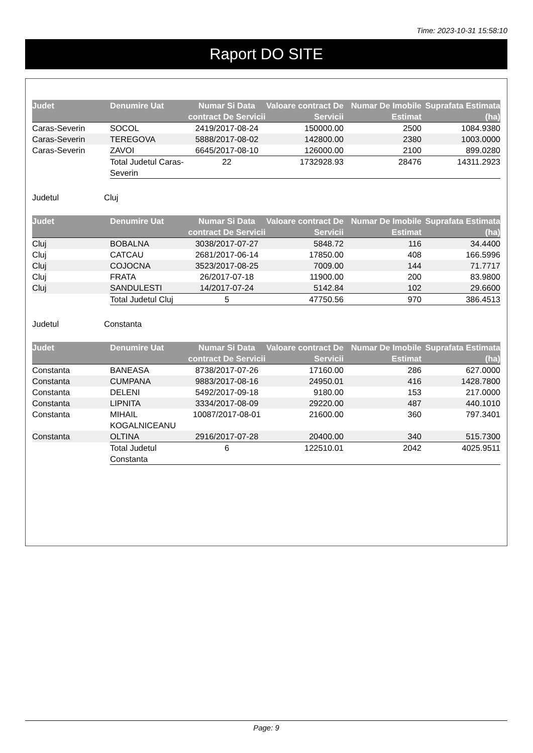Time: 2023-10-31 15:58:10
Raport DO SITE
| Judet | Denumire Uat | Numar Si Data contract De Servicii | Valoare contract De Servicii | Numar De Imobile Estimat | Suprafata Estimata (ha) |
| --- | --- | --- | --- | --- | --- |
| Caras-Severin | SOCOL | 2419/2017-08-24 | 150000.00 | 2500 | 1084.9380 |
| Caras-Severin | TEREGOVA | 5888/2017-08-02 | 142800.00 | 2380 | 1003.0000 |
| Caras-Severin | ZAVOI | 6645/2017-08-10 | 126000.00 | 2100 | 899.0280 |
| | Total Judetul Caras-Severin | 22 | 1732928.93 | 28476 | 14311.2923 |
Judetul Cluj
| Judet | Denumire Uat | Numar Si Data contract De Servicii | Valoare contract De Servicii | Numar De Imobile Estimat | Suprafata Estimata (ha) |
| --- | --- | --- | --- | --- | --- |
| Cluj | BOBALNA | 3038/2017-07-27 | 5848.72 | 116 | 34.4400 |
| Cluj | CATCAU | 2681/2017-06-14 | 17850.00 | 408 | 166.5996 |
| Cluj | COJOCNA | 3523/2017-08-25 | 7009.00 | 144 | 71.7717 |
| Cluj | FRATA | 26/2017-07-18 | 11900.00 | 200 | 83.9800 |
| Cluj | SANDULESTI | 14/2017-07-24 | 5142.84 | 102 | 29.6600 |
| | Total Judetul Cluj | 5 | 47750.56 | 970 | 386.4513 |
Judetul Constanta
| Judet | Denumire Uat | Numar Si Data contract De Servicii | Valoare contract De Servicii | Numar De Imobile Estimat | Suprafata Estimata (ha) |
| --- | --- | --- | --- | --- | --- |
| Constanta | BANEASA | 8738/2017-07-26 | 17160.00 | 286 | 627.0000 |
| Constanta | CUMPANA | 9883/2017-08-16 | 24950.01 | 416 | 1428.7800 |
| Constanta | DELENI | 5492/2017-09-18 | 9180.00 | 153 | 217.0000 |
| Constanta | LIPNITA | 3334/2017-08-09 | 29220.00 | 487 | 440.1010 |
| Constanta | MIHAIL KOGALNICEANU | 10087/2017-08-01 | 21600.00 | 360 | 797.3401 |
| Constanta | OLTINA | 2916/2017-07-28 | 20400.00 | 340 | 515.7300 |
| | Total Judetul Constanta | 6 | 122510.01 | 2042 | 4025.9511 |
Page: 9